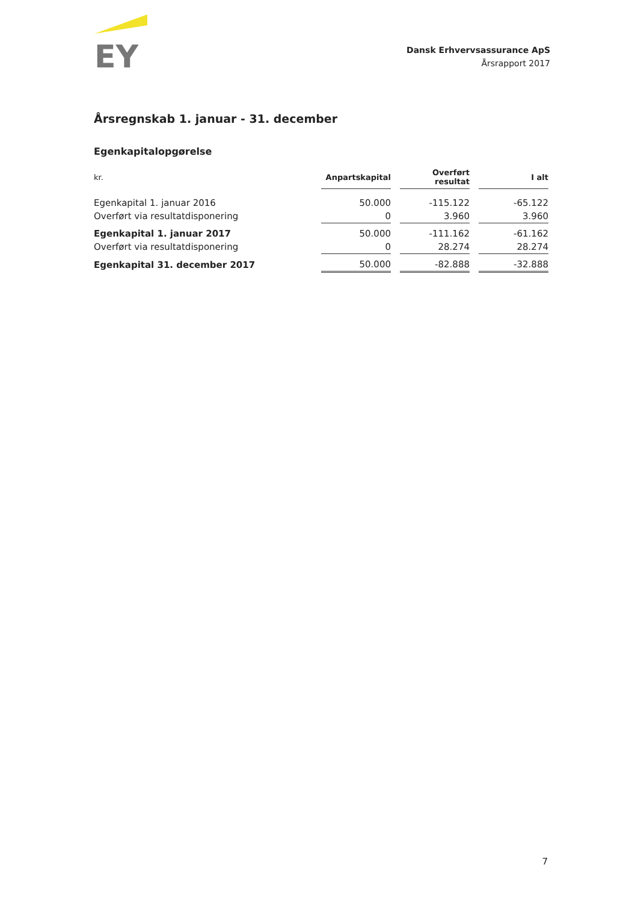EY
Dansk Erhvervsassurance ApS
Årsrapport 2017
Årsregnskab 1. januar - 31. december
Egenkapitalopgørelse
| kr. | Anpartskapital | | Overført resultat | | I alt |
| --- | --- | --- | --- | --- | --- |
| Egenkapital 1. januar 2016 | 50.000 | | -115.122 | | -65.122 |
| Overført via resultatdisponering | 0 | | 3.960 | | 3.960 |
| Egenkapital 1. januar 2017 | 50.000 | | -111.162 | | -61.162 |
| Overført via resultatdisponering | 0 | | 28.274 | | 28.274 |
| Egenkapital 31. december 2017 | 50.000 | | -82.888 | | -32.888 |
7